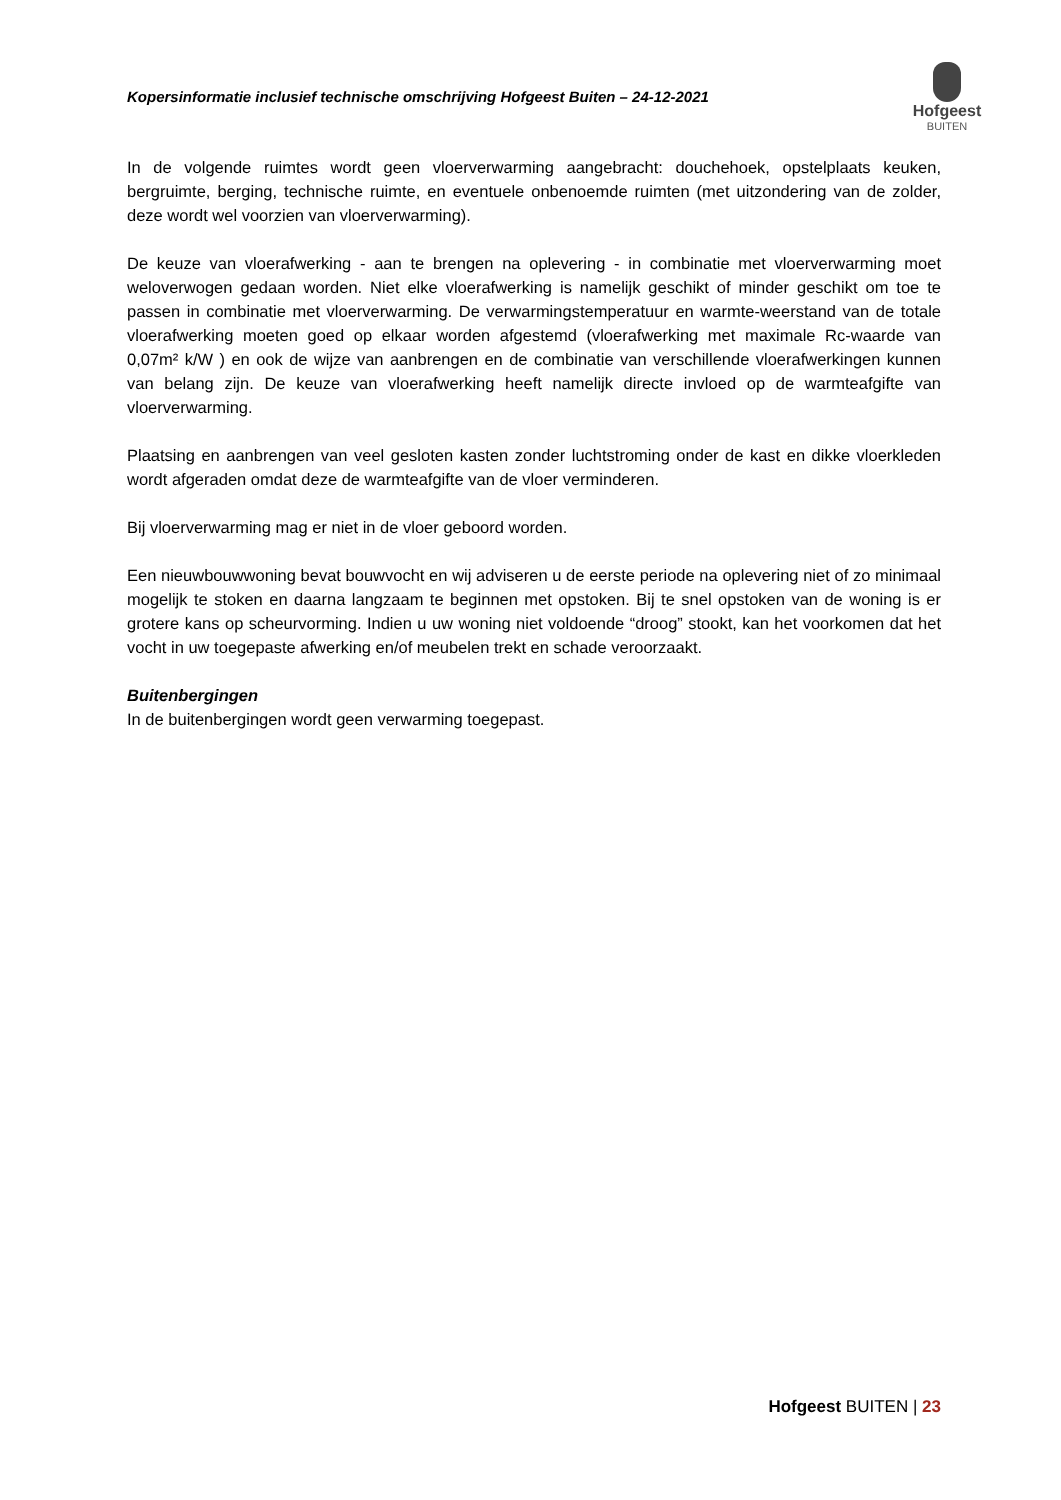Kopersinformatie inclusief technische omschrijving Hofgeest Buiten – 24-12-2021
Hofgeest
BUITEN
In de volgende ruimtes wordt geen vloerverwarming aangebracht: douchehoek, opstelplaats keuken, bergruimte, berging, technische ruimte, en eventuele onbenoemde ruimten (met uitzondering van de zolder, deze wordt wel voorzien van vloerverwarming).
De keuze van vloerafwerking - aan te brengen na oplevering - in combinatie met vloerverwarming moet weloverwogen gedaan worden. Niet elke vloerafwerking is namelijk geschikt of minder geschikt om toe te passen in combinatie met vloerverwarming. De verwarmingstemperatuur en warmte-weerstand van de totale vloerafwerking moeten goed op elkaar worden afgestemd (vloerafwerking met maximale Rc-waarde van 0,07m² k/W ) en ook de wijze van aanbrengen en de combinatie van verschillende vloerafwerkingen kunnen van belang zijn. De keuze van vloerafwerking heeft namelijk directe invloed op de warmteafgifte van vloerverwarming.
Plaatsing en aanbrengen van veel gesloten kasten zonder luchtstroming onder de kast en dikke vloerkleden wordt afgeraden omdat deze de warmteafgifte van de vloer verminderen.
Bij vloerverwarming mag er niet in de vloer geboord worden.
Een nieuwbouwwoning bevat bouwvocht en wij adviseren u de eerste periode na oplevering niet of zo minimaal mogelijk te stoken en daarna langzaam te beginnen met opstoken. Bij te snel opstoken van de woning is er grotere kans op scheurvorming. Indien u uw woning niet voldoende “droog” stookt, kan het voorkomen dat het vocht in uw toegepaste afwerking en/of meubelen trekt en schade veroorzaakt.
Buitenbergingen
In de buitenbergingen wordt geen verwarming toegepast.
Hofgeest BUITEN | 23